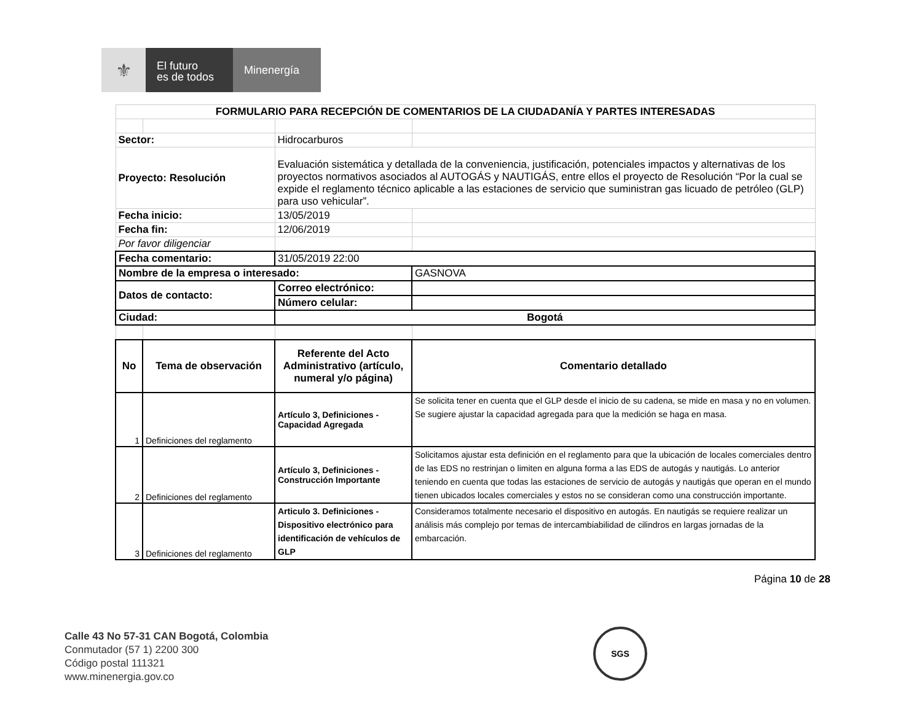⚜
El futuro
es de todos
Minenergía
| FORMULARIO PARA RECEPCIÓN DE COMENTARIOS DE LA CIUDADANÍA Y PARTES INTERESADAS | | | |
| --- | --- | --- | --- |
| Sector: | | Hidrocarburos | |
| Proyecto: Resolución | | Evaluación sistemática y detallada de la conveniencia, justificación, potenciales impactos y alternativas de los proyectos normativos asociados al AUTOGÁS y NAUTIGÁS, entre ellos el proyecto de Resolución “Por la cual se expide el reglamento técnico aplicable a las estaciones de servicio que suministran gas licuado de petróleo (GLP) para uso vehicular”. | |
| Fecha inicio: | | 13/05/2019 | |
| Fecha fin: | | 12/06/2019 | |
| Por favor diligenciar | | | |
| Fecha comentario: | | 31/05/2019 22:00 | |
| Nombre de la empresa o interesado: | | | GASNOVA |
| Datos de contacto: | | Correo electrónico: | |
| | | Número celular: | |
| Ciudad: | | Bogotá | |
| No | Tema de observación | Referente del Acto Administrativo (artículo, numeral y/o página) | Comentario detallado |
| 1 | Definiciones del reglamento | Artículo 3, Definiciones - Capacidad Agregada | Se solicita tener en cuenta que el GLP desde el inicio de su cadena, se mide en masa y no en volumen. Se sugiere ajustar la capacidad agregada para que la medición se haga en masa. |
| 2 | Definiciones del reglamento | Artículo 3, Definiciones - Construcción Importante | Solicitamos ajustar esta definición en el reglamento para que la ubicación de locales comerciales dentro de las EDS no restrinjan o limiten en alguna forma a las EDS de autogás y nautigás. Lo anterior teniendo en cuenta que todas las estaciones de servicio de autogás y nautigás que operan en el mundo tienen ubicados locales comerciales y estos no se consideran como una construcción importante. |
| 3 | Definiciones del reglamento | Articulo 3. Definiciones - Dispositivo electrónico para identificación de vehículos de GLP | Consideramos totalmente necesario el dispositivo en autogás. En nautigás se requiere realizar un análisis más complejo por temas de intercambiabilidad de cilindros en largas jornadas de la embarcación. |
Página 10 de 28
Calle 43 No 57-31 CAN Bogotá, Colombia
Conmutador (57 1) 2200 300
Código postal 111321
www.minenergia.gov.co
SGS